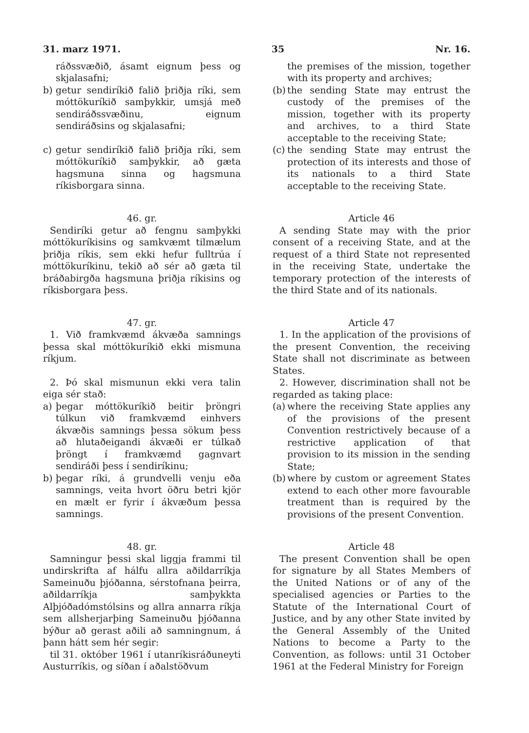31. marz 1971. 35 Nr. 16.
ráðssvæðið, ásamt eignum þess og skjalasafni;
b) getur sendiríkið falið þriðja ríki, sem móttökuríkið samþykkir, umsjá með sendiráðssvæðinu, eignum sendiráðsins og skjalasafni;
c) getur sendiríkið falið þriðja ríki, sem móttökuríkið samþykkir, að gæta hagsmuna sinna og hagsmuna ríkisborgara sinna.
the premises of the mission, together with its property and archives;
(b) the sending State may entrust the custody of the premises of the mission, together with its property and archives, to a third State acceptable to the receiving State;
(c) the sending State may entrust the protection of its interests and those of its nationals to a third State acceptable to the receiving State.
46. gr.
Sendiríki getur að fengnu samþykki móttökuríkisins og samkvæmt tilmælum þriðja ríkis, sem ekki hefur fulltrúa í móttökuríkinu, tekið að sér að gæta til bráðabirgða hagsmuna þriðja ríkisins og ríkisborgara þess.
Article 46
A sending State may with the prior consent of a receiving State, and at the request of a third State not represented in the receiving State, undertake the temporary protection of the interests of the third State and of its nationals.
47. gr.
1. Við framkvæmd ákvæða samnings þessa skal móttökuríkið ekki mismuna ríkjum.
2. Þó skal mismunun ekki vera talin eiga sér stað:
a) þegar móttökuríkið beitir þröngri túlkun við framkvæmd einhvers ákvæðis samnings þessa sökum þess að hlutaðeigandi ákvæði er túlkað þröngt í framkvæmd gagnvart sendiráði þess í sendiríkinu;
b) þegar ríki, á grundvelli venju eða samnings, veita hvort öðru betri kjör en mælt er fyrir í ákvæðum þessa samnings.
Article 47
1. In the application of the provisions of the present Convention, the receiving State shall not discriminate as between States.
2. However, discrimination shall not be regarded as taking place:
(a) where the receiving State applies any of the provisions of the present Convention restrictively because of a restrictive application of that provision to its mission in the sending State;
(b) where by custom or agreement States extend to each other more favourable treatment than is required by the provisions of the present Convention.
48. gr.
Samningur þessi skal liggja frammi til undirskrifta af hálfu allra aðildarríkja Sameinuðu þjóðanna, sérstofnana þeirra, aðildarríkja samþykkta Alþjóðadómstólsins og allra annarra ríkja sem allsherjarþing Sameinuðu þjóðanna býður að gerast aðili að samningnum, á þann hátt sem hér segir:
til 31. október 1961 í utanríkisráðuneyti Austurríkis, og síðan í aðalstöðvum
Article 48
The present Convention shall be open for signature by all States Members of the United Nations or of any of the specialised agencies or Parties to the Statute of the International Court of Justice, and by any other State invited by the General Assembly of the United Nations to become a Party to the Convention, as follows: until 31 October 1961 at the Federal Ministry for Foreign